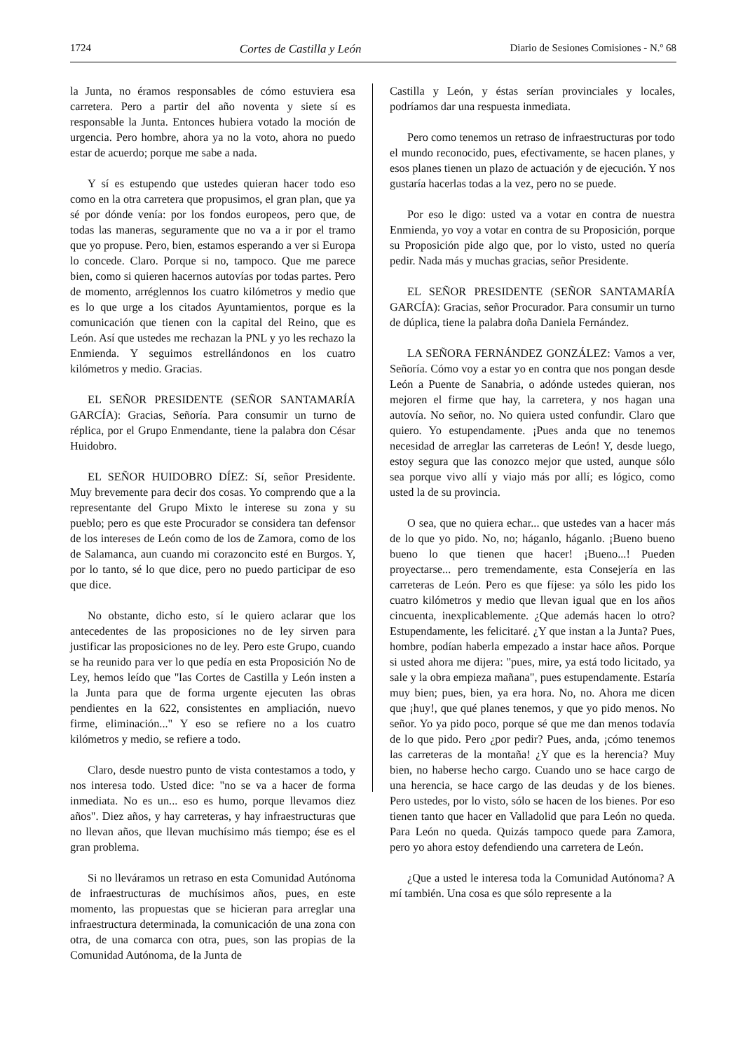1724 Cortes de Castilla y León Diario de Sesiones Comisiones - N.º 68
la Junta, no éramos responsables de cómo estuviera esa carretera. Pero a partir del año noventa y siete sí es responsable la Junta. Entonces hubiera votado la moción de urgencia. Pero hombre, ahora ya no la voto, ahora no puedo estar de acuerdo; porque me sabe a nada.
Y sí es estupendo que ustedes quieran hacer todo eso como en la otra carretera que propusimos, el gran plan, que ya sé por dónde venía: por los fondos europeos, pero que, de todas las maneras, seguramente que no va a ir por el tramo que yo propuse. Pero, bien, estamos esperando a ver si Europa lo concede. Claro. Porque si no, tampoco. Que me parece bien, como si quieren hacernos autovías por todas partes. Pero de momento, arréglennos los cuatro kilómetros y medio que es lo que urge a los citados Ayuntamientos, porque es la comunicación que tienen con la capital del Reino, que es León. Así que ustedes me rechazan la PNL y yo les rechazo la Enmienda. Y seguimos estrellándonos en los cuatro kilómetros y medio. Gracias.
EL SEÑOR PRESIDENTE (SEÑOR SANTAMARÍA GARCÍA): Gracias, Señoría. Para consumir un turno de réplica, por el Grupo Enmendante, tiene la palabra don César Huidobro.
EL SEÑOR HUIDOBRO DÍEZ: Sí, señor Presidente. Muy brevemente para decir dos cosas. Yo comprendo que a la representante del Grupo Mixto le interese su zona y su pueblo; pero es que este Procurador se considera tan defensor de los intereses de León como de los de Zamora, como de los de Salamanca, aun cuando mi corazoncito esté en Burgos. Y, por lo tanto, sé lo que dice, pero no puedo participar de eso que dice.
No obstante, dicho esto, sí le quiero aclarar que los antecedentes de las proposiciones no de ley sirven para justificar las proposiciones no de ley. Pero este Grupo, cuando se ha reunido para ver lo que pedía en esta Proposición No de Ley, hemos leído que "las Cortes de Castilla y León insten a la Junta para que de forma urgente ejecuten las obras pendientes en la 622, consistentes en ampliación, nuevo firme, eliminación..." Y eso se refiere no a los cuatro kilómetros y medio, se refiere a todo.
Claro, desde nuestro punto de vista contestamos a todo, y nos interesa todo. Usted dice: "no se va a hacer de forma inmediata. No es un... eso es humo, porque llevamos diez años". Diez años, y hay carreteras, y hay infraestructuras que no llevan años, que llevan muchísimo más tiempo; ése es el gran problema.
Si no lleváramos un retraso en esta Comunidad Autónoma de infraestructuras de muchísimos años, pues, en este momento, las propuestas que se hicieran para arreglar una infraestructura determinada, la comunicación de una zona con otra, de una comarca con otra, pues, son las propias de la Comunidad Autónoma, de la Junta de
Castilla y León, y éstas serían provinciales y locales, podríamos dar una respuesta inmediata.
Pero como tenemos un retraso de infraestructuras por todo el mundo reconocido, pues, efectivamente, se hacen planes, y esos planes tienen un plazo de actuación y de ejecución. Y nos gustaría hacerlas todas a la vez, pero no se puede.
Por eso le digo: usted va a votar en contra de nuestra Enmienda, yo voy a votar en contra de su Proposición, porque su Proposición pide algo que, por lo visto, usted no quería pedir. Nada más y muchas gracias, señor Presidente.
EL SEÑOR PRESIDENTE (SEÑOR SANTAMARÍA GARCÍA): Gracias, señor Procurador. Para consumir un turno de dúplica, tiene la palabra doña Daniela Fernández.
LA SEÑORA FERNÁNDEZ GONZÁLEZ: Vamos a ver, Señoría. Cómo voy a estar yo en contra que nos pongan desde León a Puente de Sanabria, o adónde ustedes quieran, nos mejoren el firme que hay, la carretera, y nos hagan una autovía. No señor, no. No quiera usted confundir. Claro que quiero. Yo estupendamente. ¡Pues anda que no tenemos necesidad de arreglar las carreteras de León! Y, desde luego, estoy segura que las conozco mejor que usted, aunque sólo sea porque vivo allí y viajo más por allí; es lógico, como usted la de su provincia.
O sea, que no quiera echar... que ustedes van a hacer más de lo que yo pido. No, no; háganlo, háganlo. ¡Bueno bueno bueno lo que tienen que hacer! ¡Bueno...! Pueden proyectarse... pero tremendamente, esta Consejería en las carreteras de León. Pero es que fíjese: ya sólo les pido los cuatro kilómetros y medio que llevan igual que en los años cincuenta, inexplicablemente. ¿Que además hacen lo otro? Estupendamente, les felicitaré. ¿Y que instan a la Junta? Pues, hombre, podían haberla empezado a instar hace años. Porque si usted ahora me dijera: "pues, mire, ya está todo licitado, ya sale y la obra empieza mañana", pues estupendamente. Estaría muy bien; pues, bien, ya era hora. No, no. Ahora me dicen que ¡huy!, que qué planes tenemos, y que yo pido menos. No señor. Yo ya pido poco, porque sé que me dan menos todavía de lo que pido. Pero ¿por pedir? Pues, anda, ¡cómo tenemos las carreteras de la montaña! ¿Y que es la herencia? Muy bien, no haberse hecho cargo. Cuando uno se hace cargo de una herencia, se hace cargo de las deudas y de los bienes. Pero ustedes, por lo visto, sólo se hacen de los bienes. Por eso tienen tanto que hacer en Valladolid que para León no queda. Para León no queda. Quizás tampoco quede para Zamora, pero yo ahora estoy defendiendo una carretera de León.
¿Que a usted le interesa toda la Comunidad Autónoma? A mí también. Una cosa es que sólo represente a la